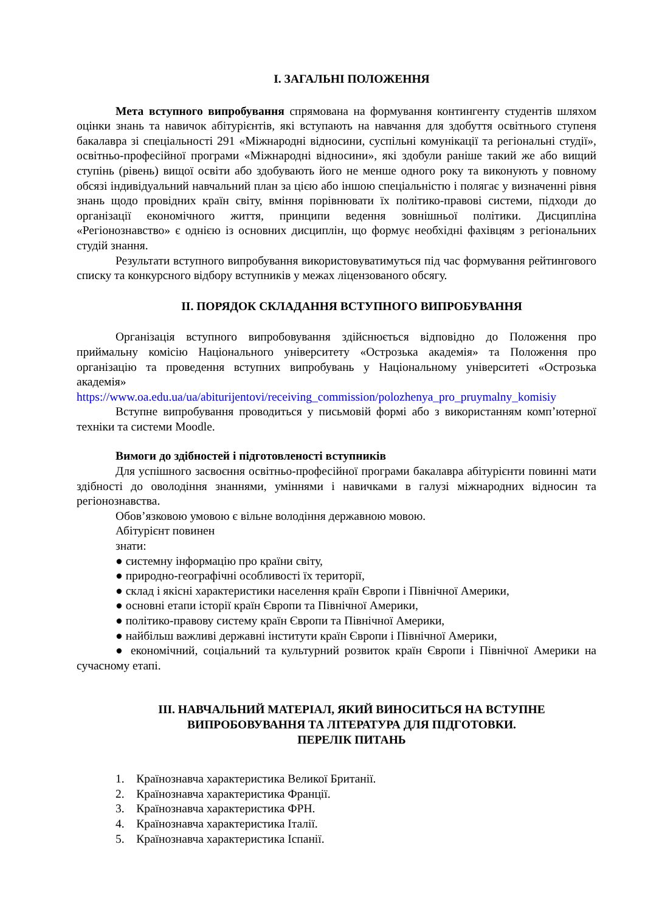I. ЗАГАЛЬНІ ПОЛОЖЕННЯ
Мета вступного випробування спрямована на формування контингенту студентів шляхом оцінки знань та навичок абітурієнтів, які вступають на навчання для здобуття освітнього ступеня бакалавра зі спеціальності 291 «Міжнародні відносини, суспільні комунікації та регіональні студії», освітньо-професійної програми «Міжнародні відносини», які здобули раніше такий же або вищий ступінь (рівень) вищої освіти або здобувають його не менше одного року та виконують у повному обсязі індивідуальний навчальний план за цією або іншою спеціальністю і полягає у визначенні рівня знань щодо провідних країн світу, вміння порівнювати їх політико-правові системи, підходи до організації економічного життя, принципи ведення зовнішньої політики. Дисципліна «Регіонознавство» є однією із основних дисциплін, що формує необхідні фахівцям з регіональних студій знання.
Результати вступного випробування використовуватимуться під час формування рейтингового списку та конкурсного відбору вступників у межах ліцензованого обсягу.
II. ПОРЯДОК СКЛАДАННЯ ВСТУПНОГО ВИПРОБУВАННЯ
Організація вступного випробовування здійснюється відповідно до Положення про приймальну комісію Національного університету «Острозька академія» та Положення про організацію та проведення вступних випробувань у Національному університеті «Острозька академія»
https://www.oa.edu.ua/ua/abiturijentovi/receiving_commission/polozhenya_pro_pruymalny_komisiy
Вступне випробування проводиться у письмовій формі або з використанням комп’ютерної техніки та системи Moodle.
Вимоги до здібностей і підготовленості вступників
Для успішного засвоєння освітньо-професійної програми бакалавра абітурієнти повинні мати здібності до оволодіння знаннями, уміннями і навичками в галузі міжнародних відносин та регіонознавства.
Обов’язковою умовою є вільне володіння державною мовою.
Абітурієнт повинен
знати:
● системну інформацію про країни світу,
● природно-географічні особливості їх території,
● склад і якісні характеристики населення країн Європи і Північної Америки,
● основні етапи історії країн Європи та Північної Америки,
● політико-правову систему країн Європи та Північної Америки,
● найбільш важливі державні інститути країн Європи і Північної Америки,
● економічний, соціальний та культурний розвиток країн Європи і Північної Америки на сучасному етапі.
III. НАВЧАЛЬНИЙ МАТЕРІАЛ, ЯКИЙ ВИНОСИТЬСЯ НА ВСТУПНЕ
ВИПРОБОВУВАННЯ ТА ЛІТЕРАТУРА ДЛЯ ПІДГОТОВКИ.
ПЕРЕЛІК ПИТАНЬ
1. Країнознавча характеристика Великої Британії.
2. Країнознавча характеристика Франції.
3. Країнознавча характеристика ФРН.
4. Країнознавча характеристика Італії.
5. Країнознавча характеристика Іспанії.